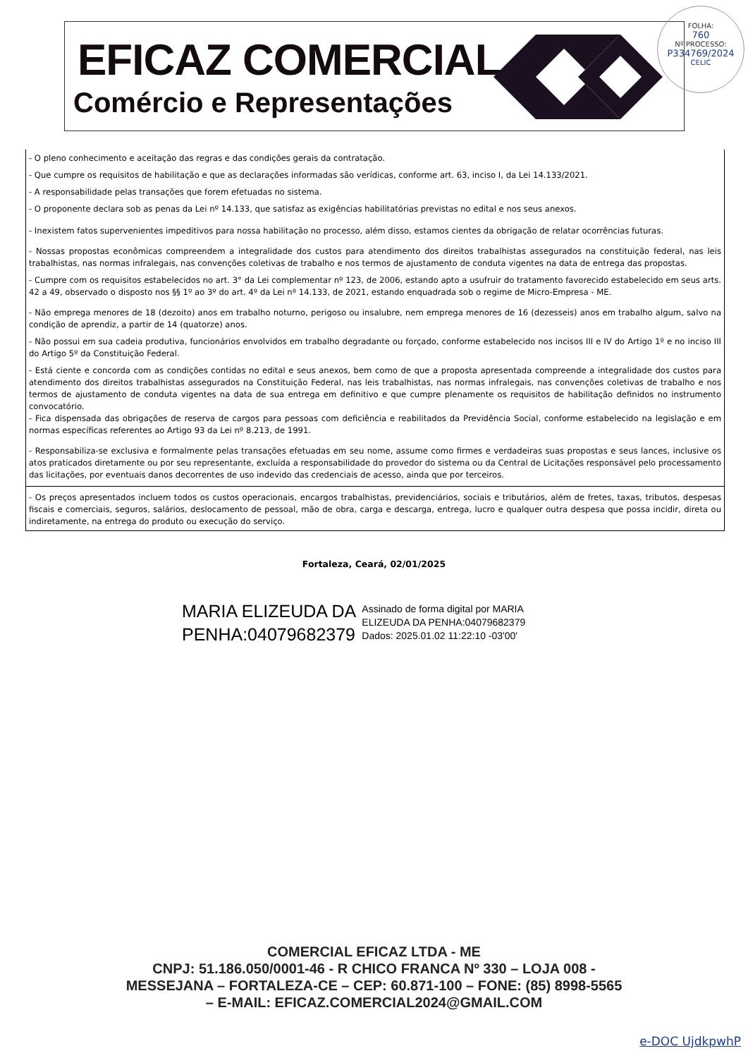EFICAZ COMERCIAL
Comércio e Representações
FOLHA:
760
Nº PROCESSO:
P334769/2024
CELIC
- O pleno conhecimento e aceitação das regras e das condições gerais da contratação.
- Que cumpre os requisitos de habilitação e que as declarações informadas são verídicas, conforme art. 63, inciso I, da Lei 14.133/2021.
- A responsabilidade pelas transações que forem efetuadas no sistema.
- O proponente declara sob as penas da Lei nº 14.133, que satisfaz as exigências habilitatórias previstas no edital e nos seus anexos.
- Inexistem fatos supervenientes impeditivos para nossa habilitação no processo, além disso, estamos cientes da obrigação de relatar ocorrências futuras.
- Nossas propostas econômicas compreendem a integralidade dos custos para atendimento dos direitos trabalhistas assegurados na constituição federal, nas leis trabalhistas, nas normas infralegais, nas convenções coletivas de trabalho e nos termos de ajustamento de conduta vigentes na data de entrega das propostas.
- Cumpre com os requisitos estabelecidos no art. 3° da Lei complementar nº 123, de 2006, estando apto a usufruir do tratamento favorecido estabelecido em seus arts. 42 a 49, observado o disposto nos §§ 1º ao 3º do art. 4º da Lei nº 14.133, de 2021, estando enquadrada sob o regime de Micro-Empresa - ME.
- Não emprega menores de 18 (dezoito) anos em trabalho noturno, perigoso ou insalubre, nem emprega menores de 16 (dezesseis) anos em trabalho algum, salvo na condição de aprendiz, a partir de 14 (quatorze) anos.
- Não possui em sua cadeia produtiva, funcionários envolvidos em trabalho degradante ou forçado, conforme estabelecido nos incisos III e IV do Artigo 1º e no inciso III do Artigo 5º da Constituição Federal.
- Está ciente e concorda com as condições contidas no edital e seus anexos, bem como de que a proposta apresentada compreende a integralidade dos custos para atendimento dos direitos trabalhistas assegurados na Constituição Federal, nas leis trabalhistas, nas normas infralegais, nas convenções coletivas de trabalho e nos termos de ajustamento de conduta vigentes na data de sua entrega em definitivo e que cumpre plenamente os requisitos de habilitação definidos no instrumento convocatório.
- Fica dispensada das obrigações de reserva de cargos para pessoas com deficiência e reabilitados da Previdência Social, conforme estabelecido na legislação e em normas específicas referentes ao Artigo 93 da Lei nº 8.213, de 1991.
- Responsabiliza-se exclusiva e formalmente pelas transações efetuadas em seu nome, assume como firmes e verdadeiras suas propostas e seus lances, inclusive os atos praticados diretamente ou por seu representante, excluída a responsabilidade do provedor do sistema ou da Central de Licitações responsável pelo processamento das licitações, por eventuais danos decorrentes de uso indevido das credenciais de acesso, ainda que por terceiros.
- Os preços apresentados incluem todos os custos operacionais, encargos trabalhistas, previdenciários, sociais e tributários, além de fretes, taxas, tributos, despesas fiscais e comerciais, seguros, salários, deslocamento de pessoal, mão de obra, carga e descarga, entrega, lucro e qualquer outra despesa que possa incidir, direta ou indiretamente, na entrega do produto ou execução do serviço.
Fortaleza, Ceará, 02/01/2025
MARIA ELIZEUDA DA
PENHA:04079682379
Assinado de forma digital por MARIA
ELIZEUDA DA PENHA:04079682379
Dados: 2025.01.02 11:22:10 -03'00'
COMERCIAL EFICAZ LTDA - ME
CNPJ: 51.186.050/0001-46 - R CHICO FRANCA Nº 330 – LOJA 008 -
MESSEJANA – FORTALEZA-CE – CEP: 60.871-100 – FONE: (85) 8998-5565
– E-MAIL: EFICAZ.COMERCIAL2024@GMAIL.COM
e-DOC UjdkpwhP